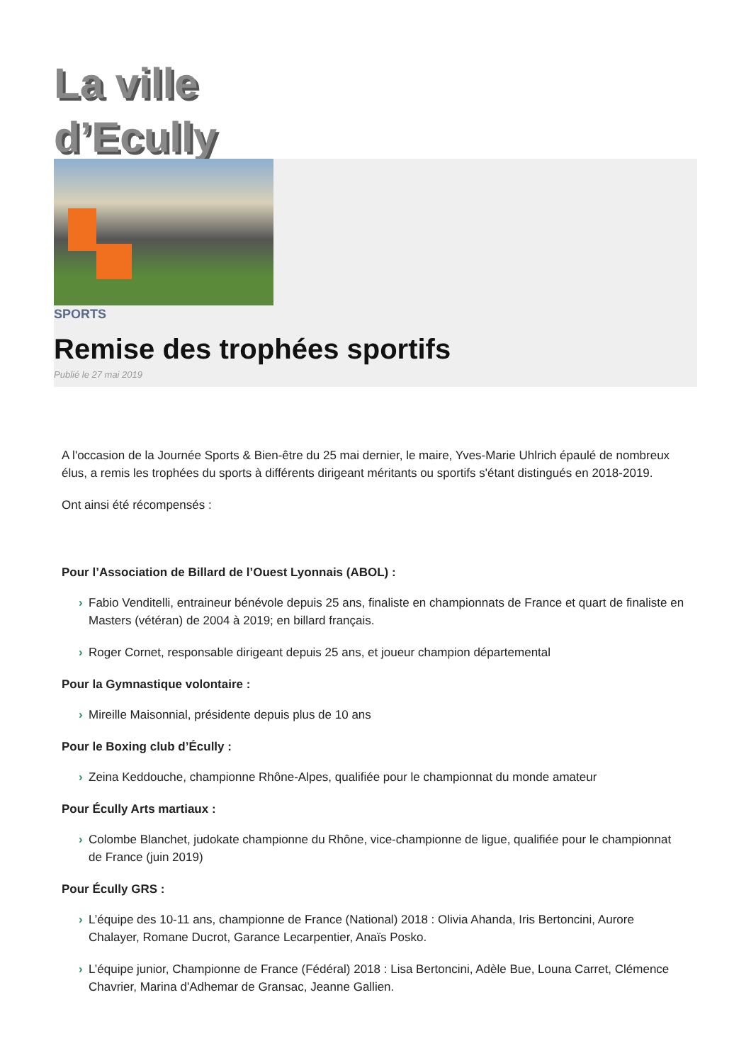La ville
d’Ecully
SPORTS
Remise des trophées sportifs
Publié le 27 mai 2019
A l'occasion de la Journée Sports & Bien-être du 25 mai dernier, le maire, Yves-Marie Uhlrich épaulé de nombreux élus, a remis les trophées du sports à différents dirigeant méritants ou sportifs s'étant distingués en 2018-2019.
Ont ainsi été récompensés :
Pour l’Association de Billard de l’Ouest Lyonnais (ABOL) :
› Fabio Venditelli, entraineur bénévole depuis 25 ans, finaliste en championnats de France et quart de finaliste en Masters (vétéran) de 2004 à 2019; en billard français.
› Roger Cornet, responsable dirigeant depuis 25 ans, et joueur champion départemental
Pour la Gymnastique volontaire :
› Mireille Maisonnial, présidente depuis plus de 10 ans
Pour le Boxing club d’Écully :
› Zeina Keddouche, championne Rhône-Alpes, qualifiée pour le championnat du monde amateur
Pour Écully Arts martiaux :
› Colombe Blanchet, judokate championne du Rhône, vice-championne de ligue, qualifiée pour le championnat de France (juin 2019)
Pour Écully GRS :
› L’équipe des 10-11 ans, championne de France (National) 2018 : Olivia Ahanda, Iris Bertoncini, Aurore Chalayer, Romane Ducrot, Garance Lecarpentier, Anaïs Posko.
› L’équipe junior, Championne de France (Fédéral) 2018 : Lisa Bertoncini, Adèle Bue, Louna Carret, Clémence Chavrier, Marina d'Adhemar de Gransac, Jeanne Gallien.